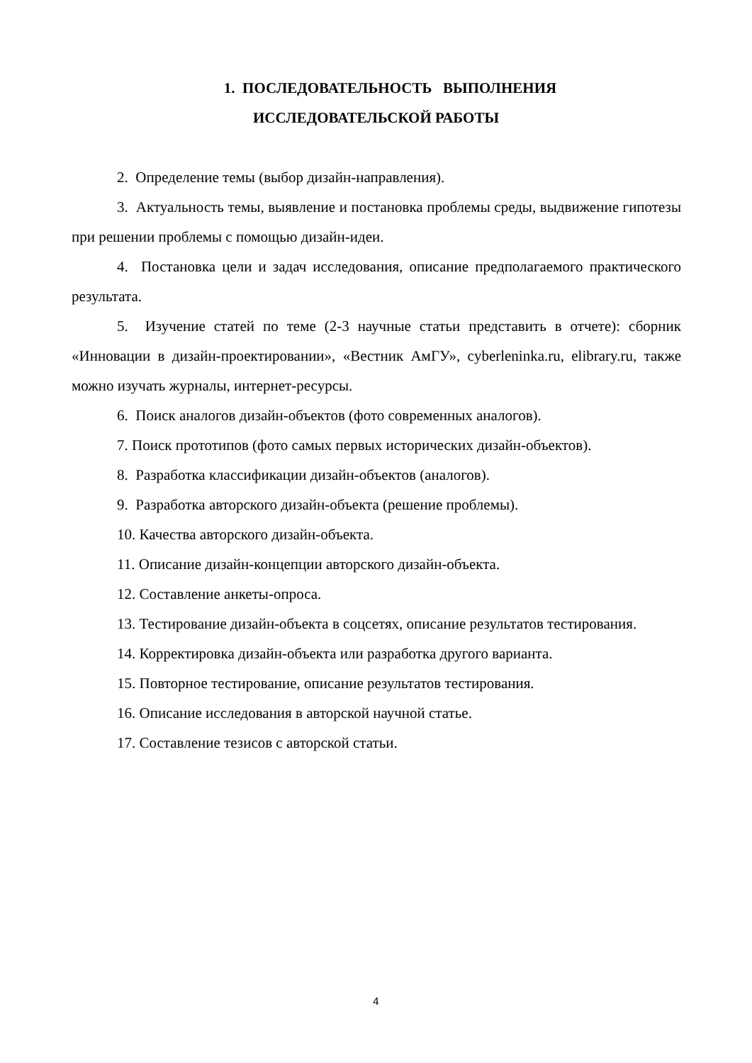1. ПОСЛЕДОВАТЕЛЬНОСТЬ ВЫПОЛНЕНИЯ
ИССЛЕДОВАТЕЛЬСКОЙ РАБОТЫ
2. Определение темы (выбор дизайн-направления).
3. Актуальность темы, выявление и постановка проблемы среды, выдвижение гипотезы при решении проблемы с помощью дизайн-идеи.
4. Постановка цели и задач исследования, описание предполагаемого практического результата.
5. Изучение статей по теме (2-3 научные статьи представить в отчете): сборник «Инновации в дизайн-проектировании», «Вестник АмГУ», cyberleninka.ru, elibrary.ru, также можно изучать журналы, интернет-ресурсы.
6. Поиск аналогов дизайн-объектов (фото современных аналогов).
7. Поиск прототипов (фото самых первых исторических дизайн-объектов).
8. Разработка классификации дизайн-объектов (аналогов).
9. Разработка авторского дизайн-объекта (решение проблемы).
10. Качества авторского дизайн-объекта.
11. Описание дизайн-концепции авторского дизайн-объекта.
12. Составление анкеты-опроса.
13. Тестирование дизайн-объекта в соцсетях, описание результатов тестирования.
14. Корректировка дизайн-объекта или разработка другого варианта.
15. Повторное тестирование, описание результатов тестирования.
16. Описание исследования в авторской научной статье.
17. Составление тезисов с авторской статьи.
4